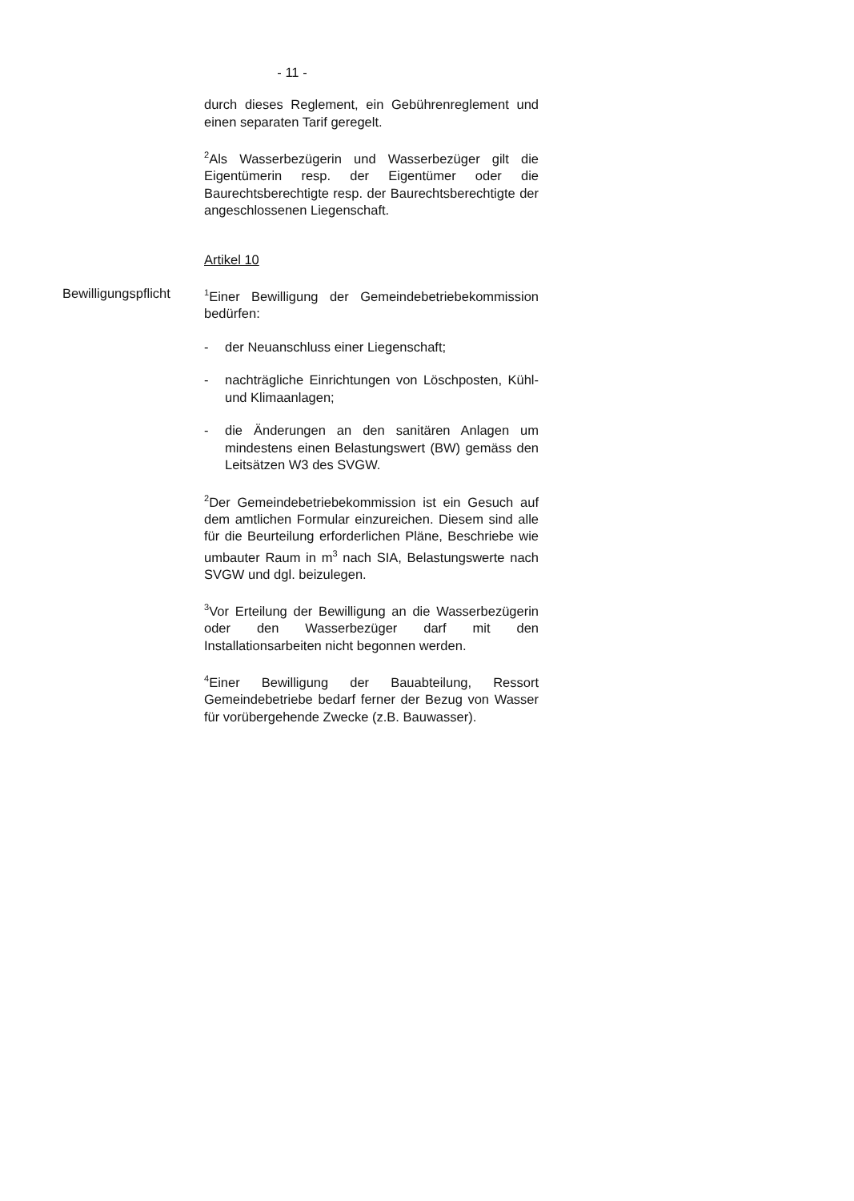- 11 -
Bewilligungspflicht
durch dieses Reglement, ein Gebührenreglement und einen separaten Tarif geregelt.
<sup>2</sup> Als Wasserbezügerin und Wasserbezüger gilt die Eigentümerin resp. der Eigentümer oder die Baurechtsberechtigte resp. der Baurechtsberechtigte der angeschlossenen Liegenschaft.
Artikel 10
<sup>1</sup> Einer Bewilligung der Gemeindebetriebekommission bedürfen:
- der Neuanschluss einer Liegenschaft;
- nachträgliche Einrichtungen von Löschposten, Kühl- und Klimaanlagen;
- die Änderungen an den sanitären Anlagen um mindestens einen Belastungswert (BW) gemäss den Leitsätzen W3 des SVGW.
<sup>2</sup> Der Gemeindebetriebekommission ist ein Gesuch auf dem amtlichen Formular einzureichen. Diesem sind alle für die Beurteilung erforderlichen Pläne, Beschriebe wie umbauter Raum in m<sup>3</sup> nach SIA, Belastungswerte nach SVGW und dgl. beizulegen.
<sup>3</sup> Vor Erteilung der Bewilligung an die Wasserbezügerin oder den Wasserbezüger darf mit den Installationsarbeiten nicht begonnen werden.
<sup>4</sup> Einer Bewilligung der Bauabteilung, Ressort Gemeindebetriebe bedarf ferner der Bezug von Wasser für vorübergehende Zwecke (z.B. Bauwasser).